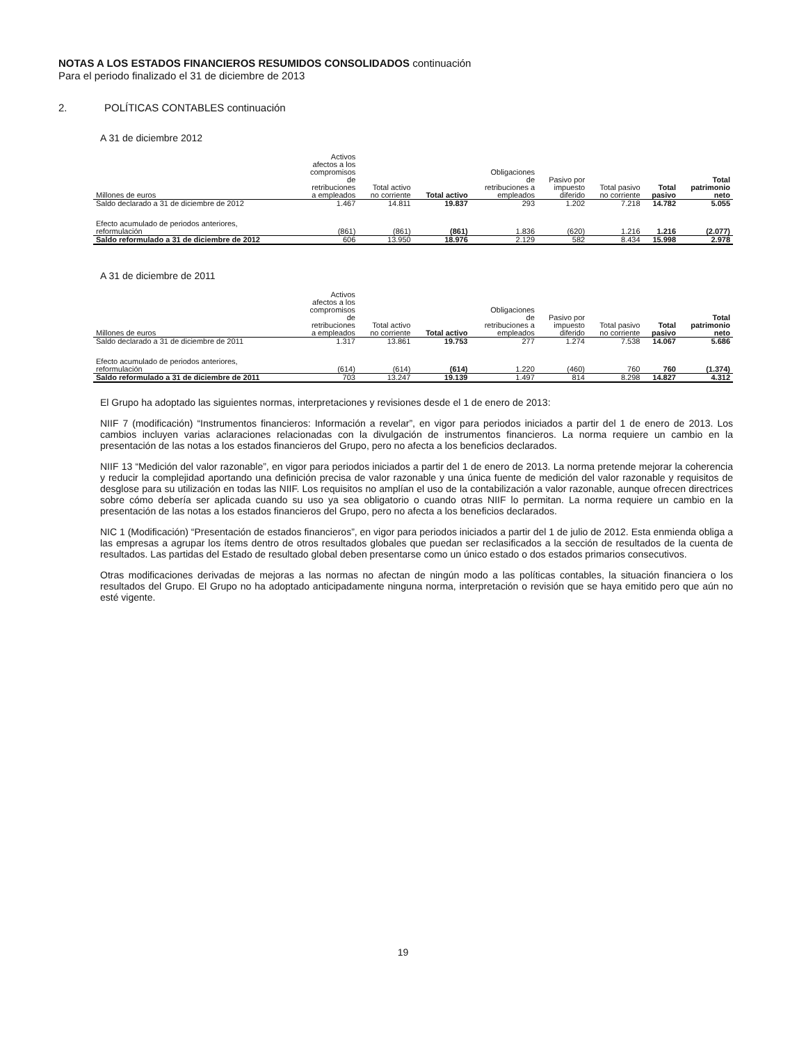NOTAS A LOS ESTADOS FINANCIEROS RESUMIDOS CONSOLIDADOS continuación
Para el periodo finalizado el 31 de diciembre de 2013
2. POLÍTICAS CONTABLES continuación
A 31 de diciembre 2012
| Millones de euros | Activos afectos a los compromisos de retribuciones a empleados | Total activo no corriente | Total activo | Obligaciones de retribuciones a empleados | Pasivo por impuesto diferido | Total pasivo no corriente | Total pasivo | Total patrimonio neto |
| --- | --- | --- | --- | --- | --- | --- | --- | --- |
| Saldo declarado a 31 de diciembre de 2012 | 1.467 | 14.811 | 19.837 | 293 | 1.202 | 7.218 | 14.782 | 5.055 |
| Efecto acumulado de periodos anteriores, reformulación | (861) | (861) | (861) | 1.836 | (620) | 1.216 | 1.216 | (2.077) |
| Saldo reformulado a 31 de diciembre de 2012 | 606 | 13.950 | 18.976 | 2.129 | 582 | 8.434 | 15.998 | 2.978 |
A 31 de diciembre de 2011
| Millones de euros | Activos afectos a los compromisos de retribuciones a empleados | Total activo no corriente | Total activo | Obligaciones de retribuciones a empleados | Pasivo por impuesto diferido | Total pasivo no corriente | Total pasivo | Total patrimonio neto |
| --- | --- | --- | --- | --- | --- | --- | --- | --- |
| Saldo declarado a 31 de diciembre de 2011 | 1.317 | 13.861 | 19.753 | 277 | 1.274 | 7.538 | 14.067 | 5.686 |
| Efecto acumulado de periodos anteriores, reformulación | (614) | (614) | (614) | 1.220 | (460) | 760 | 760 | (1.374) |
| Saldo reformulado a 31 de diciembre de 2011 | 703 | 13.247 | 19.139 | 1.497 | 814 | 8.298 | 14.827 | 4.312 |
El Grupo ha adoptado las siguientes normas, interpretaciones y revisiones desde el 1 de enero de 2013:
NIIF 7 (modificación) “Instrumentos financieros: Información a revelar”, en vigor para periodos iniciados a partir del 1 de enero de 2013. Los cambios incluyen varias aclaraciones relacionadas con la divulgación de instrumentos financieros. La norma requiere un cambio en la presentación de las notas a los estados financieros del Grupo, pero no afecta a los beneficios declarados.
NIIF 13 “Medición del valor razonable”, en vigor para periodos iniciados a partir del 1 de enero de 2013. La norma pretende mejorar la coherencia y reducir la complejidad aportando una definición precisa de valor razonable y una única fuente de medición del valor razonable y requisitos de desglose para su utilización en todas las NIIF. Los requisitos no amplían el uso de la contabilización a valor razonable, aunque ofrecen directrices sobre cómo debería ser aplicada cuando su uso ya sea obligatorio o cuando otras NIIF lo permitan. La norma requiere un cambio en la presentación de las notas a los estados financieros del Grupo, pero no afecta a los beneficios declarados.
NIC 1 (Modificación) “Presentación de estados financieros”, en vigor para periodos iniciados a partir del 1 de julio de 2012. Esta enmienda obliga a las empresas a agrupar los ítems dentro de otros resultados globales que puedan ser reclasificados a la sección de resultados de la cuenta de resultados. Las partidas del Estado de resultado global deben presentarse como un único estado o dos estados primarios consecutivos.
Otras modificaciones derivadas de mejoras a las normas no afectan de ningún modo a las políticas contables, la situación financiera o los resultados del Grupo. El Grupo no ha adoptado anticipadamente ninguna norma, interpretación o revisión que se haya emitido pero que aún no esté vigente.
19